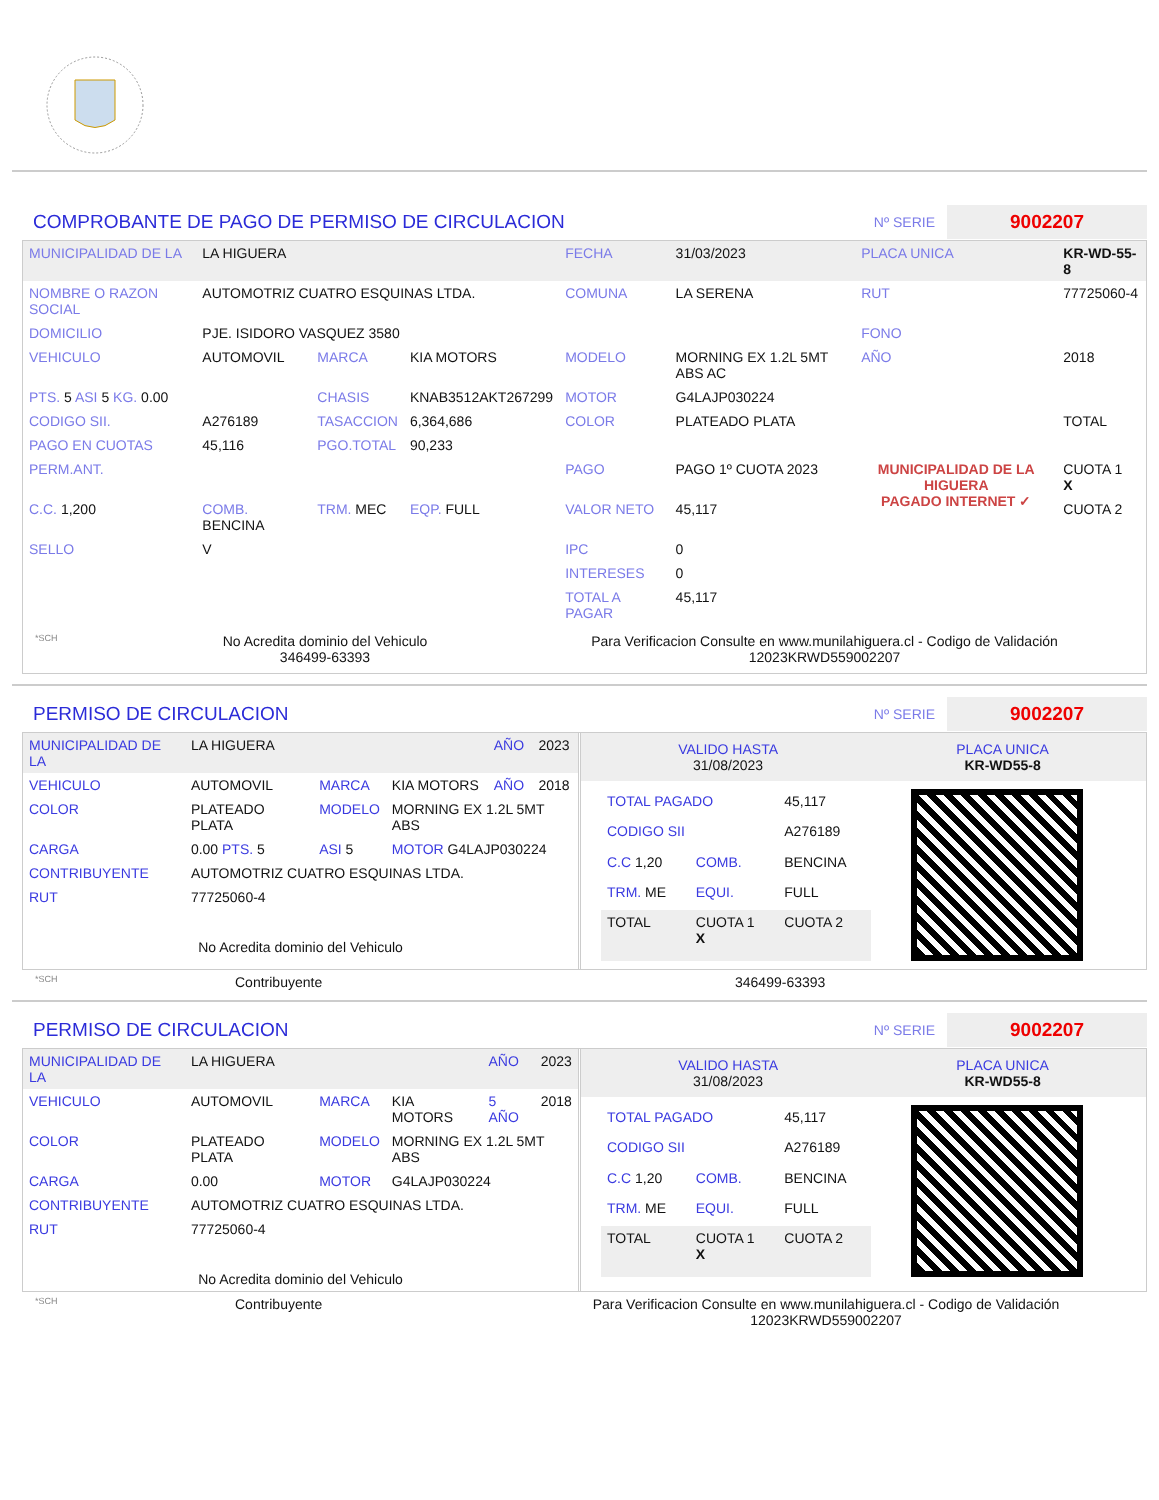COMPROBANTE DE PAGO DE PERMISO DE CIRCULACION
Nº SERIE 9002207
| MUNICIPALIDAD DE LA | LA HIGUERA | | | FECHA | 31/03/2023 | PLACA UNICA | KR-WD-55-8 |
| NOMBRE O RAZON SOCIAL | AUTOMOTRIZ CUATRO ESQUINAS LTDA. | | | COMUNA | LA SERENA | RUT | 77725060-4 |
| DOMICILIO | PJE. ISIDORO VASQUEZ 3580 | | | | | FONO | |
| VEHICULO | AUTOMOVIL | MARCA | KIA MOTORS | MODELO | MORNING EX 1.2L 5MT ABS AC | AÑO | 2018 |
| PTS. 5 ASI 5 KG. 0.00 | | CHASIS | KNAB3512AKT267299 | MOTOR | G4LAJP030224 | | |
| CODIGO SII. | A276189 | TASACCION | 6,364,686 | COLOR | PLATEADO PLATA | | TOTAL |
| PAGO EN CUOTAS | 45,116 | PGO.TOTAL | 90,233 | | | | |
| PERM.ANT. | | | | PAGO | PAGO 1º CUOTA 2023 | MUNICIPALIDAD DE LA HIGUERA PAGADO INTERNET ✓ | CUOTA 1 X |
| C.C. 1,200 | COMB. BENCINA | TRM. MEC | EQP. FULL | VALOR NETO | 45,117 | | CUOTA 2 |
| SELLO | V | | | IPC | 0 | | |
| | | | | INTERESES | 0 | | |
| | | | | TOTAL A PAGAR | 45,117 | | |
*SCH
No Acredita dominio del Vehiculo
346499-63393
Para Verificacion Consulte en www.munilahiguera.cl - Codigo de Validación
12023KRWD559002207
PERMISO DE CIRCULACION
Nº SERIE 9002207
| MUNICIPALIDAD DE LA | LA HIGUERA | | | AÑO | 2023 |
| VEHICULO | AUTOMOVIL | MARCA | KIA MOTORS | AÑO | 2018 |
| COLOR | PLATEADO PLATA | MODELO | MORNING EX 1.2L 5MT ABS | | |
| CARGA | 0.00 PTS. 5 | ASI 5 | MOTOR G4LAJP030224 | | |
| CONTRIBUYENTE | AUTOMOTRIZ CUATRO ESQUINAS LTDA. | | | | |
| RUT | 77725060-4 | | | | |
| No Acredita dominio del Vehiculo | | | | | |
VALIDO HASTA
31/08/2023
PLACA UNICA
KR-WD55-8
| TOTAL PAGADO | | 45,117 |
| CODIGO SII | | A276189 |
| C.C 1,20 | COMB. | BENCINA |
| TRM. ME | EQUI. | FULL |
| TOTAL | CUOTA 1 X | CUOTA 2 |
*SCH Contribuyente 346499-63393
PERMISO DE CIRCULACION
Nº SERIE 9002207
| MUNICIPALIDAD DE LA | LA HIGUERA | | | AÑO | 2023 |
| VEHICULO | AUTOMOVIL | MARCA | KIA MOTORS | 5 AÑO | 2018 |
| COLOR | PLATEADO PLATA | MODELO | MORNING EX 1.2L 5MT ABS | | |
| CARGA | 0.00 | MOTOR | G4LAJP030224 | | |
| CONTRIBUYENTE | AUTOMOTRIZ CUATRO ESQUINAS LTDA. | | | | |
| RUT | 77725060-4 | | | | |
| No Acredita dominio del Vehiculo | | | | | |
VALIDO HASTA
31/08/2023
PLACA UNICA
KR-WD55-8
| TOTAL PAGADO | | 45,117 |
| CODIGO SII | | A276189 |
| C.C 1,20 | COMB. | BENCINA |
| TRM. ME | EQUI. | FULL |
| TOTAL | CUOTA 1 X | CUOTA 2 |
*SCH Contribuyente Para Verificacion Consulte en www.munilahiguera.cl - Codigo de Validación
12023KRWD559002207